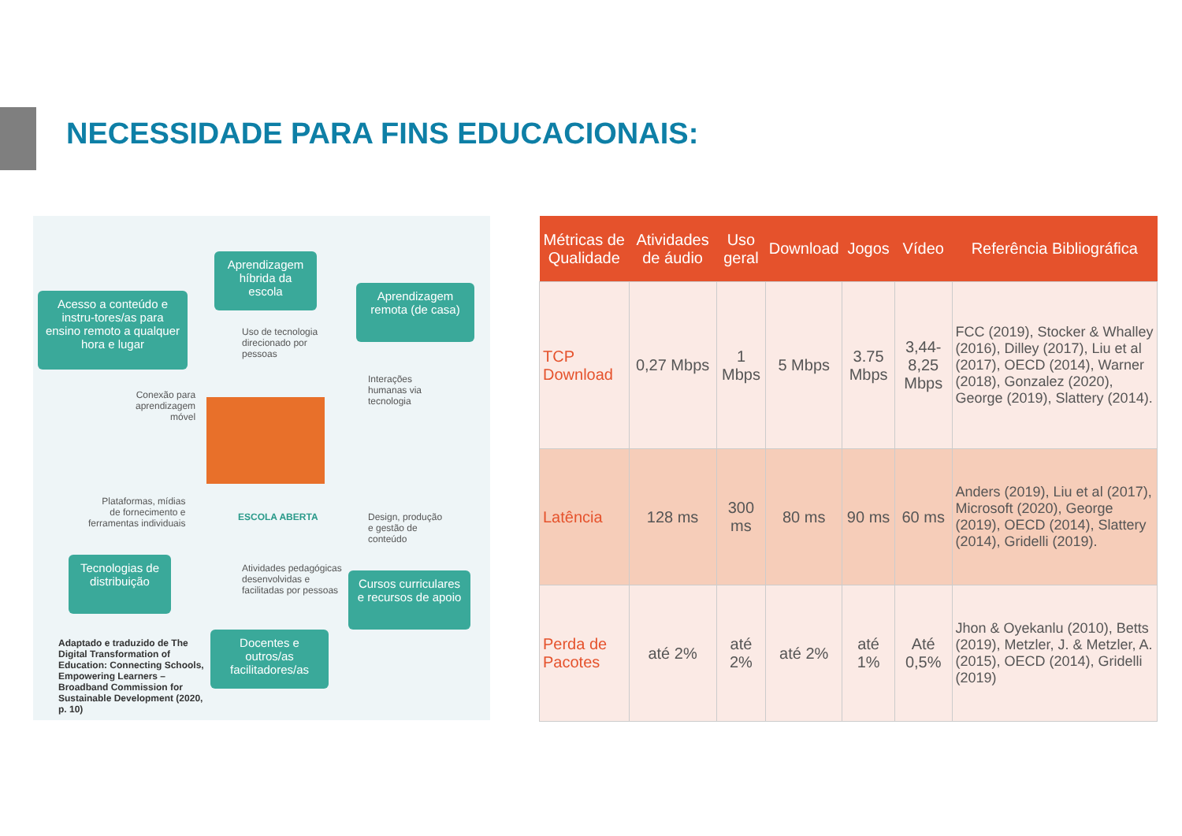NECESSIDADE PARA FINS EDUCACIONAIS:
Acesso a conteúdo e instru-tores/as para ensino remoto a qualquer hora e lugar
Aprendizagem híbrida da escola
Aprendizagem remota (de casa)
Uso de tecnologia
direcionado por
pessoas
Interações
humanas via
tecnologia
Conexão para
aprendizagem
móvel
ESCOLA ABERTA
Plataformas, mídias
de fornecimento e
ferramentas individuais
Design, produção
e gestão de
conteúdo
Tecnologias de distribuição
Atividades pedagógicas
desenvolvidas e
facilitadas por pessoas
Cursos curriculares e recursos de apoio
Adaptado e traduzido de The Digital Transformation of Education: Connecting Schools, Empowering Learners – Broadband Commission for Sustainable Development (2020, p. 10)
Docentes e outros/as facilitadores/as
| Métricas de Qualidade | Atividades de áudio | Uso geral | Download | Jogos | Vídeo | Referência Bibliográfica |
| --- | --- | --- | --- | --- | --- | --- |
| TCP Download | 0,27 Mbps | 1 Mbps | 5 Mbps | 3.75 Mbps | 3,44- 8,25 Mbps | FCC (2019), Stocker & Whalley (2016), Dilley (2017), Liu et al (2017), OECD (2014), Warner (2018), Gonzalez (2020), George (2019), Slattery (2014). |
| Latência | 128 ms | 300 ms | 80 ms | 90 ms | 60 ms | Anders (2019), Liu et al (2017), Microsoft (2020), George (2019), OECD (2014), Slattery (2014), Gridelli (2019). |
| Perda de Pacotes | até 2% | até 2% | até 2% | até 1% | Até 0,5% | Jhon & Oyekanlu (2010), Betts (2019), Metzler, J. & Metzler, A. (2015), OECD (2014), Gridelli (2019) |